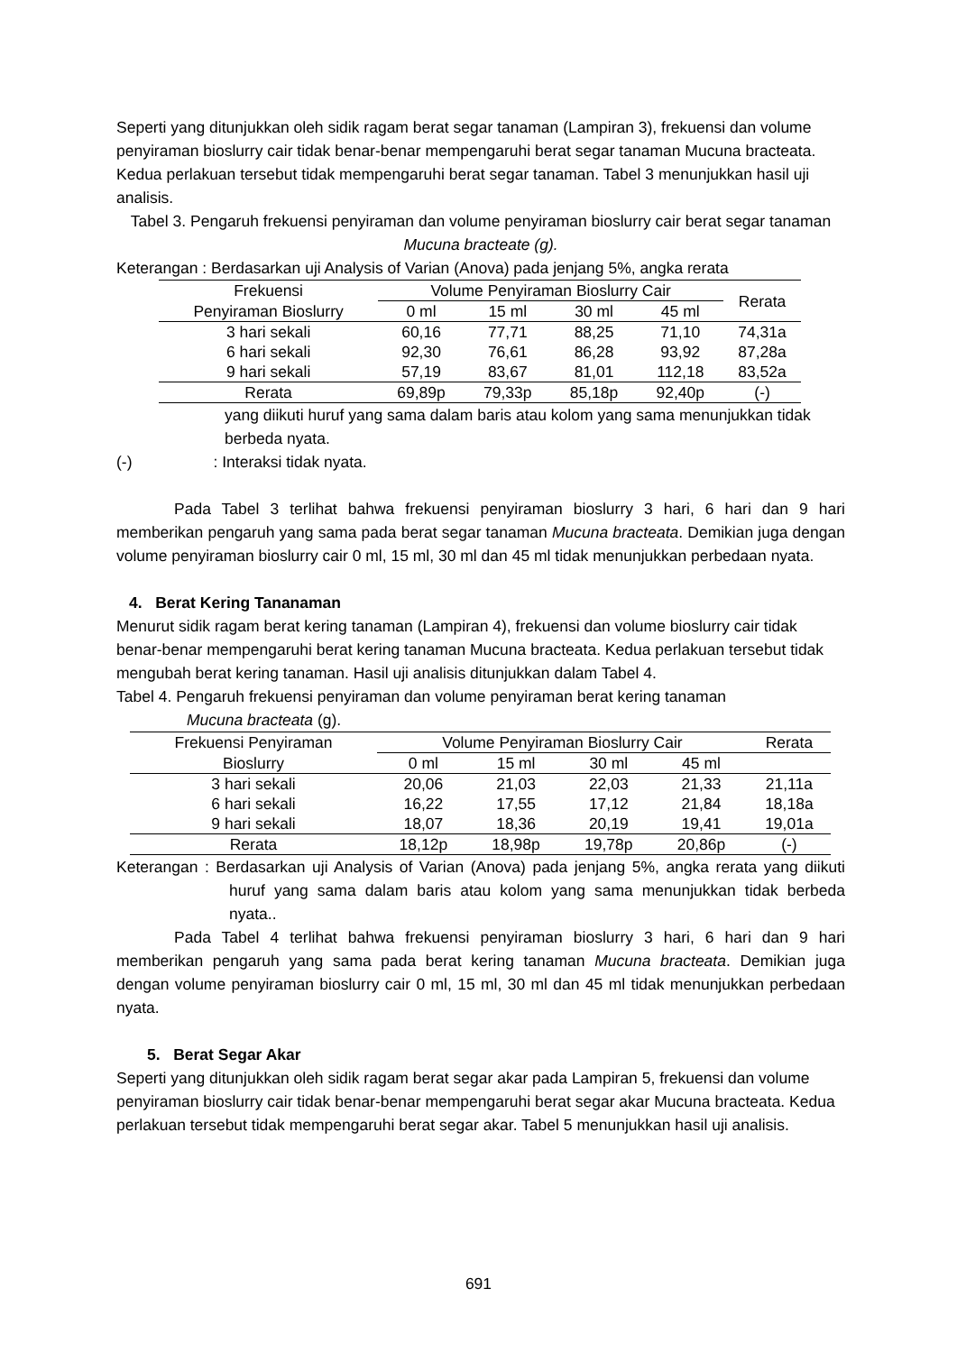Seperti yang ditunjukkan oleh sidik ragam berat segar tanaman (Lampiran 3), frekuensi dan volume penyiraman bioslurry cair tidak benar-benar mempengaruhi berat segar tanaman Mucuna bracteata. Kedua perlakuan tersebut tidak mempengaruhi berat segar tanaman. Tabel 3 menunjukkan hasil uji analisis.
Tabel 3. Pengaruh frekuensi penyiraman dan volume penyiraman bioslurry cair berat segar tanaman Mucuna bracteate (g).
Keterangan : Berdasarkan uji Analysis of Varian (Anova) pada jenjang 5%, angka rerata
| Frekuensi | Volume Penyiraman Bioslurry Cair | | | | Rerata |
| Penyiraman Bioslurry | 0 ml | 15 ml | 30 ml | 45 ml | |
| 3 hari sekali | 60,16 | 77,71 | 88,25 | 71,10 | 74,31a |
| 6 hari sekali | 92,30 | 76,61 | 86,28 | 93,92 | 87,28a |
| 9 hari sekali | 57,19 | 83,67 | 81,01 | 112,18 | 83,52a |
| Rerata | 69,89p | 79,33p | 85,18p | 92,40p | (-) |
yang diikuti huruf yang sama dalam baris atau kolom yang sama menunjukkan tidak berbeda nyata.
(-) : Interaksi tidak nyata.
Pada Tabel 3 terlihat bahwa frekuensi penyiraman bioslurry 3 hari, 6 hari dan 9 hari memberikan pengaruh yang sama pada berat segar tanaman Mucuna bracteata. Demikian juga dengan volume penyiraman bioslurry cair 0 ml, 15 ml, 30 ml dan 45 ml tidak menunjukkan perbedaan nyata.
4. Berat Kering Tananaman
Menurut sidik ragam berat kering tanaman (Lampiran 4), frekuensi dan volume bioslurry cair tidak benar-benar mempengaruhi berat kering tanaman Mucuna bracteata. Kedua perlakuan tersebut tidak mengubah berat kering tanaman. Hasil uji analisis ditunjukkan dalam Tabel 4.
Tabel 4. Pengaruh frekuensi penyiraman dan volume penyiraman berat kering tanaman
Mucuna bracteata (g).
| Frekuensi Penyiraman | Volume Penyiraman Bioslurry Cair | | | | Rerata |
| Bioslurry | 0 ml | 15 ml | 30 ml | 45 ml | |
| 3 hari sekali | 20,06 | 21,03 | 22,03 | 21,33 | 21,11a |
| 6 hari sekali | 16,22 | 17,55 | 17,12 | 21,84 | 18,18a |
| 9 hari sekali | 18,07 | 18,36 | 20,19 | 19,41 | 19,01a |
| Rerata | 18,12p | 18,98p | 19,78p | 20,86p | (-) |
Keterangan : Berdasarkan uji Analysis of Varian (Anova) pada jenjang 5%, angka rerata yang diikuti huruf yang sama dalam baris atau kolom yang sama menunjukkan tidak berbeda nyata..
Pada Tabel 4 terlihat bahwa frekuensi penyiraman bioslurry 3 hari, 6 hari dan 9 hari memberikan pengaruh yang sama pada berat kering tanaman Mucuna bracteata. Demikian juga dengan volume penyiraman bioslurry cair 0 ml, 15 ml, 30 ml dan 45 ml tidak menunjukkan perbedaan nyata.
5. Berat Segar Akar
Seperti yang ditunjukkan oleh sidik ragam berat segar akar pada Lampiran 5, frekuensi dan volume penyiraman bioslurry cair tidak benar-benar mempengaruhi berat segar akar Mucuna bracteata. Kedua perlakuan tersebut tidak mempengaruhi berat segar akar. Tabel 5 menunjukkan hasil uji analisis.
691